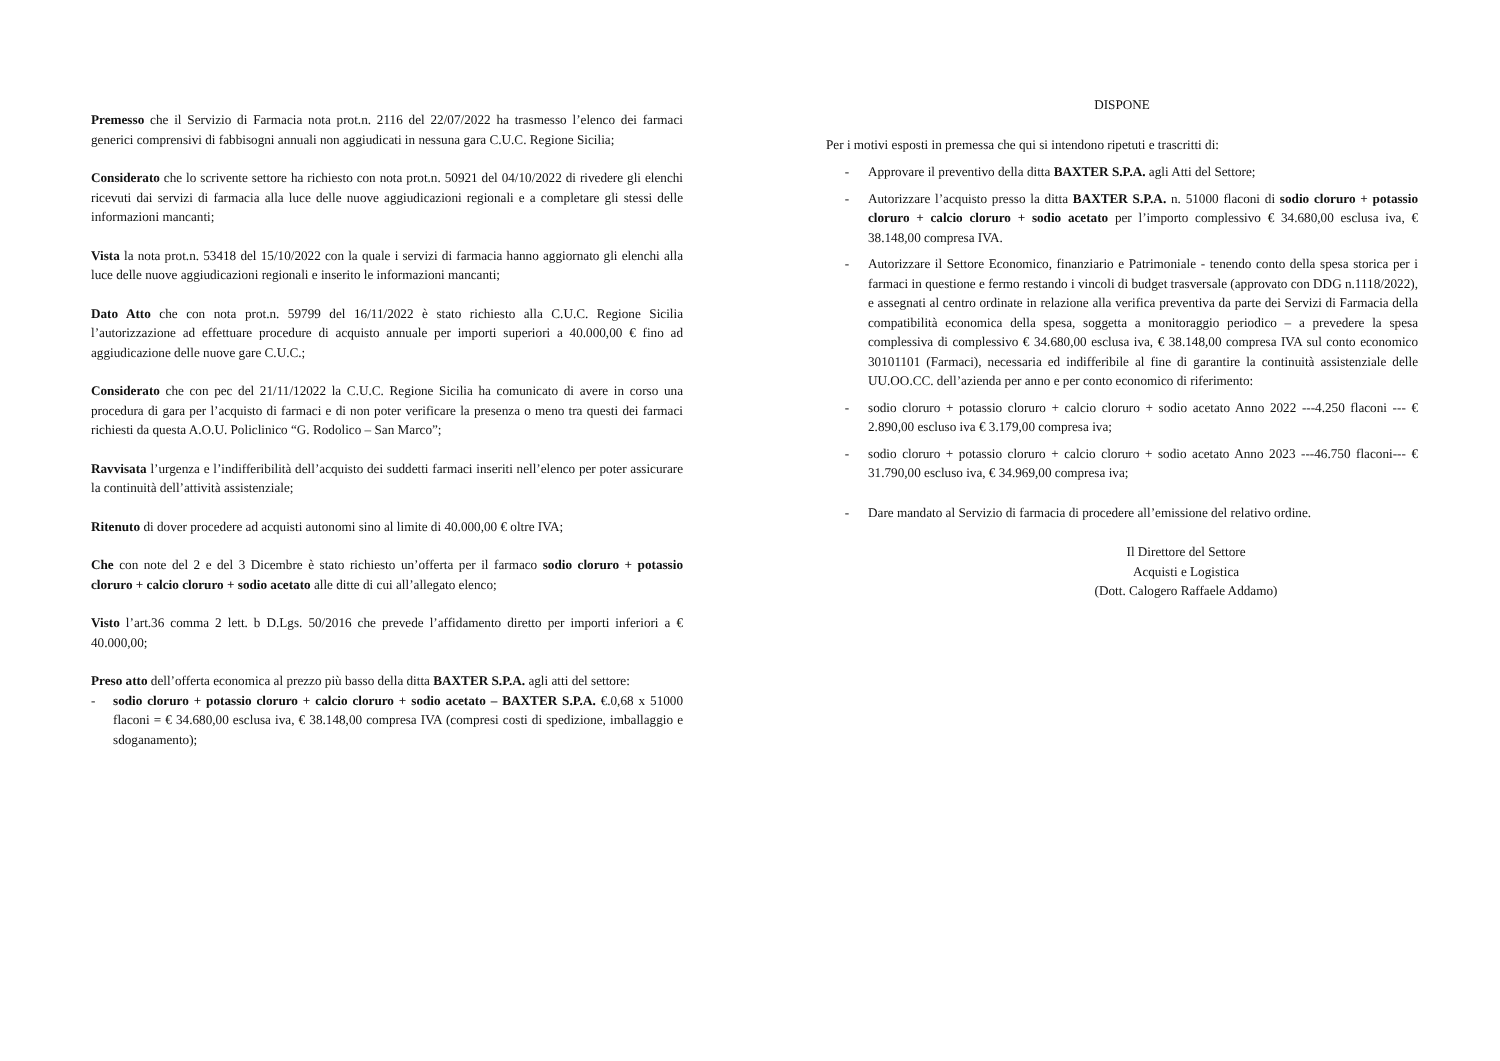Premesso che il Servizio di Farmacia nota prot.n. 2116 del 22/07/2022 ha trasmesso l’elenco dei farmaci generici comprensivi di fabbisogni annuali non aggiudicati in nessuna gara C.U.C. Regione Sicilia;
Considerato che lo scrivente settore ha richiesto con nota prot.n. 50921 del 04/10/2022 di rivedere gli elenchi ricevuti dai servizi di farmacia alla luce delle nuove aggiudicazioni regionali e a completare gli stessi delle informazioni mancanti;
Vista la nota prot.n. 53418 del 15/10/2022 con la quale i servizi di farmacia hanno aggiornato gli elenchi alla luce delle nuove aggiudicazioni regionali e inserito le informazioni mancanti;
Dato Atto che con nota prot.n. 59799 del 16/11/2022 è stato richiesto alla C.U.C. Regione Sicilia l’autorizzazione ad effettuare procedure di acquisto annuale per importi superiori a 40.000,00 € fino ad aggiudicazione delle nuove gare C.U.C.;
Considerato che con pec del 21/11/12022 la C.U.C. Regione Sicilia ha comunicato di avere in corso una procedura di gara per l’acquisto di farmaci e di non poter verificare la presenza o meno tra questi dei farmaci richiesti da questa A.O.U. Policlinico “G. Rodolico – San Marco”;
Ravvisata l’urgenza e l’indifferibilità dell’acquisto dei suddetti farmaci inseriti nell’elenco per poter assicurare la continuità dell’attività assistenziale;
Ritenuto di dover procedere ad acquisti autonomi sino al limite di 40.000,00 € oltre IVA;
Che con note del 2 e del 3 Dicembre è stato richiesto un’offerta per il farmaco sodio cloruro + potassio cloruro + calcio cloruro + sodio acetato alle ditte di cui all’allegato elenco;
Visto l’art.36 comma 2 lett. b D.Lgs. 50/2016 che prevede l’affidamento diretto per importi inferiori a € 40.000,00;
Preso atto dell’offerta economica al prezzo più basso della ditta BAXTER S.P.A. agli atti del settore:
- sodio cloruro + potassio cloruro + calcio cloruro + sodio acetato – BAXTER S.P.A. €.0,68 x 51000 flaconi = € 34.680,00 esclusa iva, € 38.148,00 compresa IVA (compresi costi di spedizione, imballaggio e sdoganamento);
DISPONE
Per i motivi esposti in premessa che qui si intendono ripetuti e trascritti di:
- Approvare il preventivo della ditta BAXTER S.P.A. agli Atti del Settore;
- Autorizzare l’acquisto presso la ditta BAXTER S.P.A. n. 51000 flaconi di sodio cloruro + potassio cloruro + calcio cloruro + sodio acetato per l’importo complessivo € 34.680,00 esclusa iva, € 38.148,00 compresa IVA.
- Autorizzare il Settore Economico, finanziario e Patrimoniale - tenendo conto della spesa storica per i farmaci in questione e fermo restando i vincoli di budget trasversale (approvato con DDG n.1118/2022), e assegnati al centro ordinate in relazione alla verifica preventiva da parte dei Servizi di Farmacia della compatibilità economica della spesa, soggetta a monitoraggio periodico – a prevedere la spesa complessiva di complessivo € 34.680,00 esclusa iva, € 38.148,00 compresa IVA sul conto economico 30101101 (Farmaci), necessaria ed indifferibile al fine di garantire la continuità assistenziale delle UU.OO.CC. dell’azienda per anno e per conto economico di riferimento:
- sodio cloruro + potassio cloruro + calcio cloruro + sodio acetato Anno 2022 ---4.250 flaconi --- € 2.890,00 escluso iva € 3.179,00 compresa iva;
- sodio cloruro + potassio cloruro + calcio cloruro + sodio acetato Anno 2023 ---46.750 flaconi--- € 31.790,00 escluso iva, € 34.969,00 compresa iva;
- Dare mandato al Servizio di farmacia di procedere all’emissione del relativo ordine.
Il Direttore del Settore
Acquisti e Logistica
(Dott. Calogero Raffaele Addamo)